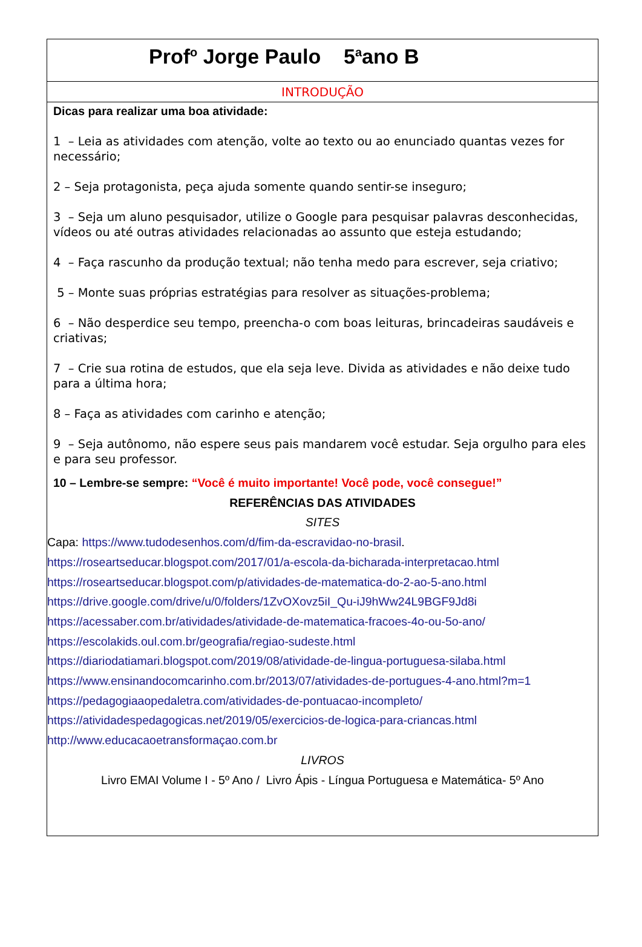Prof<sup>o</sup> Jorge Paulo 5<sup>a</sup>ano B
INTRODUÇÃO
Dicas para realizar uma boa atividade:
1 – Leia as atividades com atenção, volte ao texto ou ao enunciado quantas vezes for necessário;
2 – Seja protagonista, peça ajuda somente quando sentir-se inseguro;
3 – Seja um aluno pesquisador, utilize o Google para pesquisar palavras desconhecidas, vídeos ou até outras atividades relacionadas ao assunto que esteja estudando;
4 – Faça rascunho da produção textual; não tenha medo para escrever, seja criativo;
5 – Monte suas próprias estratégias para resolver as situações-problema;
6 – Não desperdice seu tempo, preencha-o com boas leituras, brincadeiras saudáveis e criativas;
7 – Crie sua rotina de estudos, que ela seja leve. Divida as atividades e não deixe tudo para a última hora;
8 – Faça as atividades com carinho e atenção;
9 – Seja autônomo, não espere seus pais mandarem você estudar. Seja orgulho para eles e para seu professor.
10 – Lembre-se sempre: “Você é muito importante! Você pode, você consegue!”
REFERÊNCIAS DAS ATIVIDADES
SITES
Capa: https://www.tudodesenhos.com/d/fim-da-escravidao-no-brasil.
https://roseartseducar.blogspot.com/2017/01/a-escola-da-bicharada-interpretacao.html
https://roseartseducar.blogspot.com/p/atividades-de-matematica-do-2-ao-5-ano.html
https://drive.google.com/drive/u/0/folders/1ZvOXovz5iI_Qu-iJ9hWw24L9BGF9Jd8i
https://acessaber.com.br/atividades/atividade-de-matematica-fracoes-4o-ou-5o-ano/
https://escolakids.oul.com.br/geografia/regiao-sudeste.html
https://diariodatiamari.blogspot.com/2019/08/atividade-de-lingua-portuguesa-silaba.html
https://www.ensinandocomcarinho.com.br/2013/07/atividades-de-portugues-4-ano.html?m=1
https://pedagogiaaopedaletra.com/atividades-de-pontuacao-incompleto/
https://atividadespedagogicas.net/2019/05/exercicios-de-logica-para-criancas.html
http://www.educacaoetransformaçao.com.br
LIVROS
Livro EMAI Volume I - 5º Ano / Livro Ápis - Língua Portuguesa e Matemática- 5º Ano